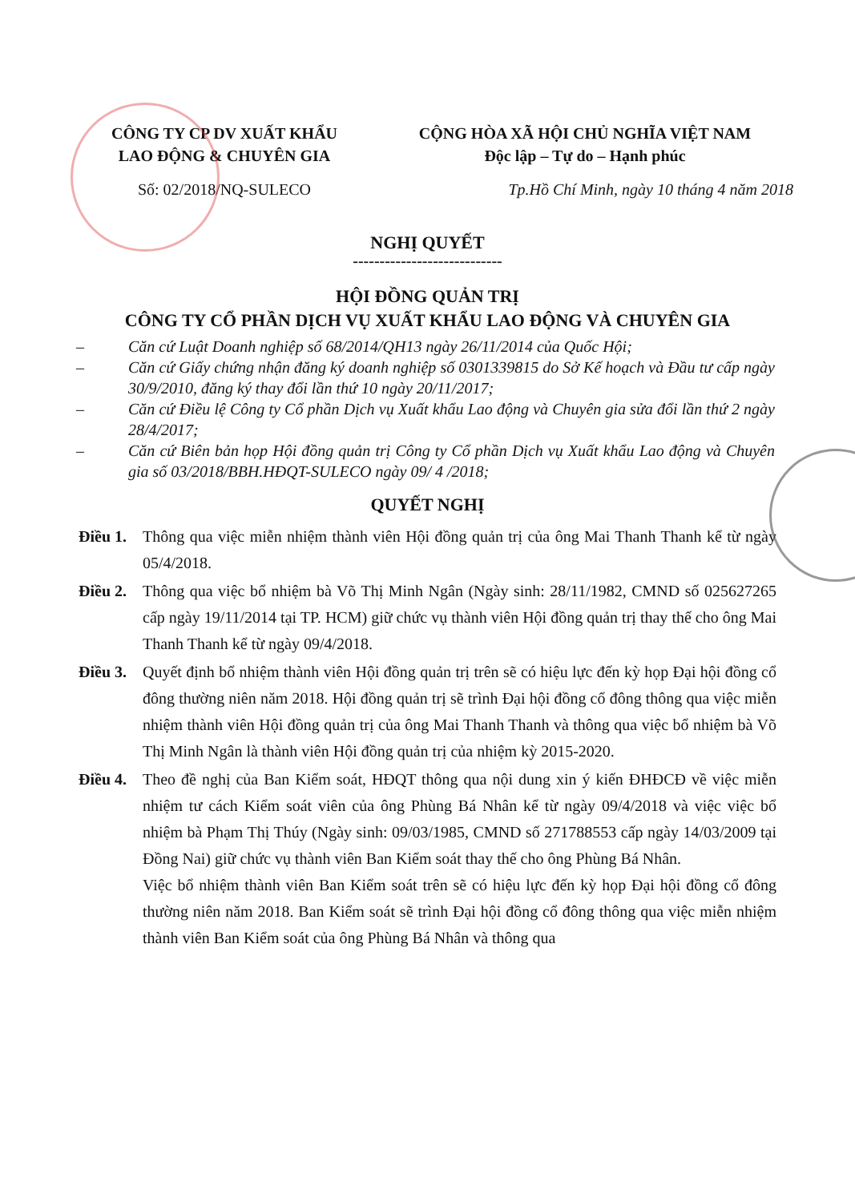CÔNG TY CP DV XUẤT KHẨU
LAO ĐỘNG & CHUYÊN GIA
Số: 02/2018/NQ-SULECO
CỘNG HÒA XÃ HỘI CHỦ NGHĨA VIỆT NAM
Độc lập – Tự do – Hạnh phúc
Tp.Hồ Chí Minh, ngày 10 tháng 4 năm 2018
NGHỊ QUYẾT
----------------------------
HỘI ĐỒNG QUẢN TRỊ
CÔNG TY CỔ PHẦN DỊCH VỤ XUẤT KHẨU LAO ĐỘNG VÀ CHUYÊN GIA
– Căn cứ Luật Doanh nghiệp số 68/2014/QH13 ngày 26/11/2014 của Quốc Hội;
– Căn cứ Giấy chứng nhận đăng ký doanh nghiệp số 0301339815 do Sở Kế hoạch và Đầu tư cấp ngày 30/9/2010, đăng ký thay đổi lần thứ 10 ngày 20/11/2017;
– Căn cứ Điều lệ Công ty Cổ phần Dịch vụ Xuất khẩu Lao động và Chuyên gia sửa đổi lần thứ 2 ngày 28/4/2017;
– Căn cứ Biên bản họp Hội đồng quản trị Công ty Cổ phần Dịch vụ Xuất khẩu Lao động và Chuyên gia số 03/2018/BBH.HĐQT-SULECO ngày 09/ 4 /2018;
QUYẾT NGHỊ
Điều 1. Thông qua việc miễn nhiệm thành viên Hội đồng quản trị của ông Mai Thanh Thanh kể từ ngày 05/4/2018.
Điều 2. Thông qua việc bổ nhiệm bà Võ Thị Minh Ngân (Ngày sinh: 28/11/1982, CMND số 025627265 cấp ngày 19/11/2014 tại TP. HCM) giữ chức vụ thành viên Hội đồng quản trị thay thế cho ông Mai Thanh Thanh kể từ ngày 09/4/2018.
Điều 3. Quyết định bổ nhiệm thành viên Hội đồng quản trị trên sẽ có hiệu lực đến kỳ họp Đại hội đồng cổ đông thường niên năm 2018. Hội đồng quản trị sẽ trình Đại hội đồng cổ đông thông qua việc miễn nhiệm thành viên Hội đồng quản trị của ông Mai Thanh Thanh và thông qua việc bổ nhiệm bà Võ Thị Minh Ngân là thành viên Hội đồng quản trị của nhiệm kỳ 2015-2020.
Điều 4. Theo đề nghị của Ban Kiểm soát, HĐQT thông qua nội dung xin ý kiến ĐHĐCĐ về việc miễn nhiệm tư cách Kiểm soát viên của ông Phùng Bá Nhân kể từ ngày 09/4/2018 và việc việc bổ nhiệm bà Phạm Thị Thúy (Ngày sinh: 09/03/1985, CMND số 271788553 cấp ngày 14/03/2009 tại Đồng Nai) giữ chức vụ thành viên Ban Kiểm soát thay thế cho ông Phùng Bá Nhân.
Việc bổ nhiệm thành viên Ban Kiểm soát trên sẽ có hiệu lực đến kỳ họp Đại hội đồng cổ đông thường niên năm 2018. Ban Kiểm soát sẽ trình Đại hội đồng cổ đông thông qua việc miễn nhiệm thành viên Ban Kiểm soát của ông Phùng Bá Nhân và thông qua